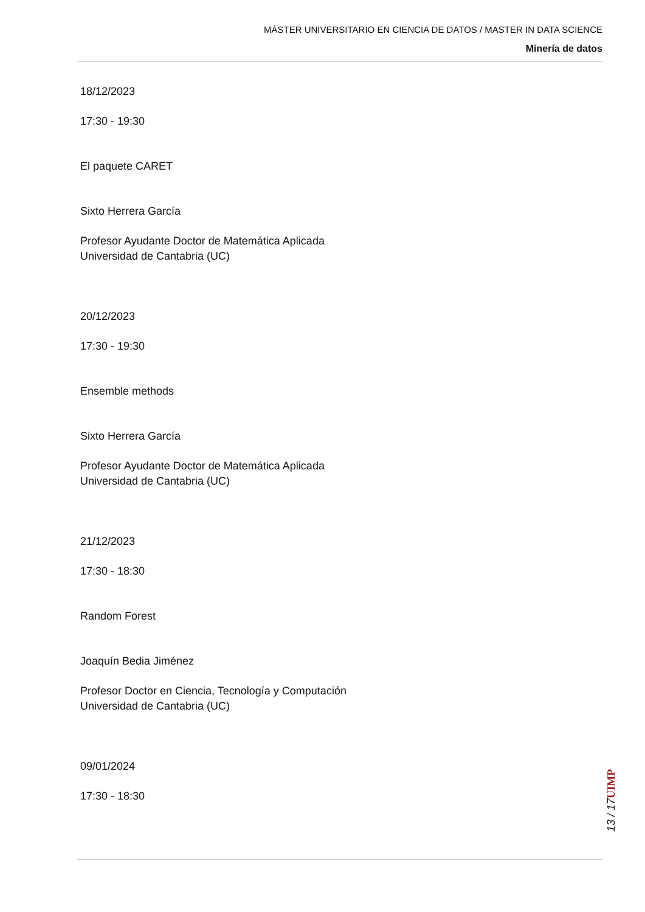MÁSTER UNIVERSITARIO EN CIENCIA DE DATOS / MASTER IN DATA SCIENCE
Minería de datos
18/12/2023
17:30 - 19:30
El paquete CARET
Sixto Herrera García
Profesor Ayudante Doctor de Matemática Aplicada
Universidad de Cantabria (UC)
20/12/2023
17:30 - 19:30
Ensemble methods
Sixto Herrera García
Profesor Ayudante Doctor de Matemática Aplicada
Universidad de Cantabria (UC)
21/12/2023
17:30 - 18:30
Random Forest
Joaquín Bedia Jiménez
Profesor Doctor en Ciencia, Tecnología y Computación
Universidad de Cantabria (UC)
09/01/2024
17:30 - 18:30
UIMP
13 / 17